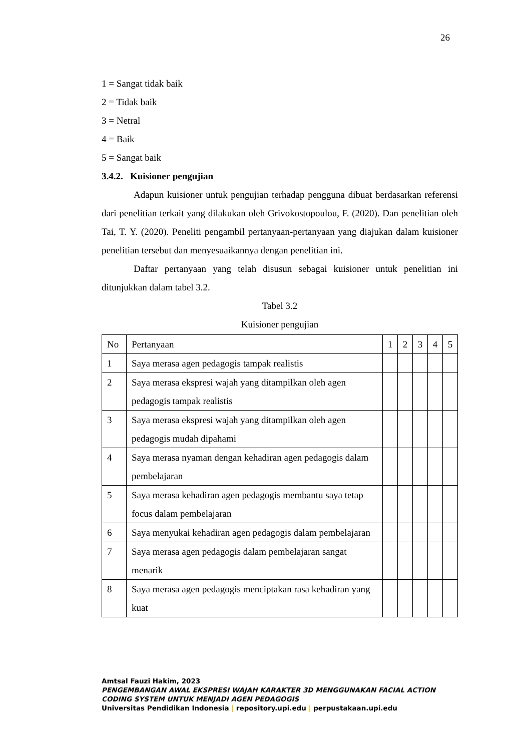26
1 = Sangat tidak baik
2 = Tidak baik
3 = Netral
4 = Baik
5 = Sangat baik
3.4.2. Kuisioner pengujian
Adapun kuisioner untuk pengujian terhadap pengguna dibuat berdasarkan referensi dari penelitian terkait yang dilakukan oleh Grivokostopoulou, F. (2020). Dan penelitian oleh Tai, T. Y. (2020). Peneliti pengambil pertanyaan-pertanyaan yang diajukan dalam kuisioner penelitian tersebut dan menyesuaikannya dengan penelitian ini.
Daftar pertanyaan yang telah disusun sebagai kuisioner untuk penelitian ini ditunjukkan dalam tabel 3.2.
Tabel 3.2
Kuisioner pengujian
| No | Pertanyaan | 1 | 2 | 3 | 4 | 5 |
| 1 | Saya merasa agen pedagogis tampak realistis | | | | | |
| 2 | Saya merasa ekspresi wajah yang ditampilkan oleh agen pedagogis tampak realistis | | | | | |
| 3 | Saya merasa ekspresi wajah yang ditampilkan oleh agen pedagogis mudah dipahami | | | | | |
| 4 | Saya merasa nyaman dengan kehadiran agen pedagogis dalam pembelajaran | | | | | |
| 5 | Saya merasa kehadiran agen pedagogis membantu saya tetap focus dalam pembelajaran | | | | | |
| 6 | Saya menyukai kehadiran agen pedagogis dalam pembelajaran | | | | | |
| 7 | Saya merasa agen pedagogis dalam pembelajaran sangat menarik | | | | | |
| 8 | Saya merasa agen pedagogis menciptakan rasa kehadiran yang kuat | | | | | |
Amtsal Fauzi Hakim, 2023
PENGEMBANGAN AWAL EKSPRESI WAJAH KARAKTER 3D MENGGUNAKAN FACIAL ACTION
CODING SYSTEM UNTUK MENJADI AGEN PEDAGOGIS
Universitas Pendidikan Indonesia | repository.upi.edu | perpustakaan.upi.edu